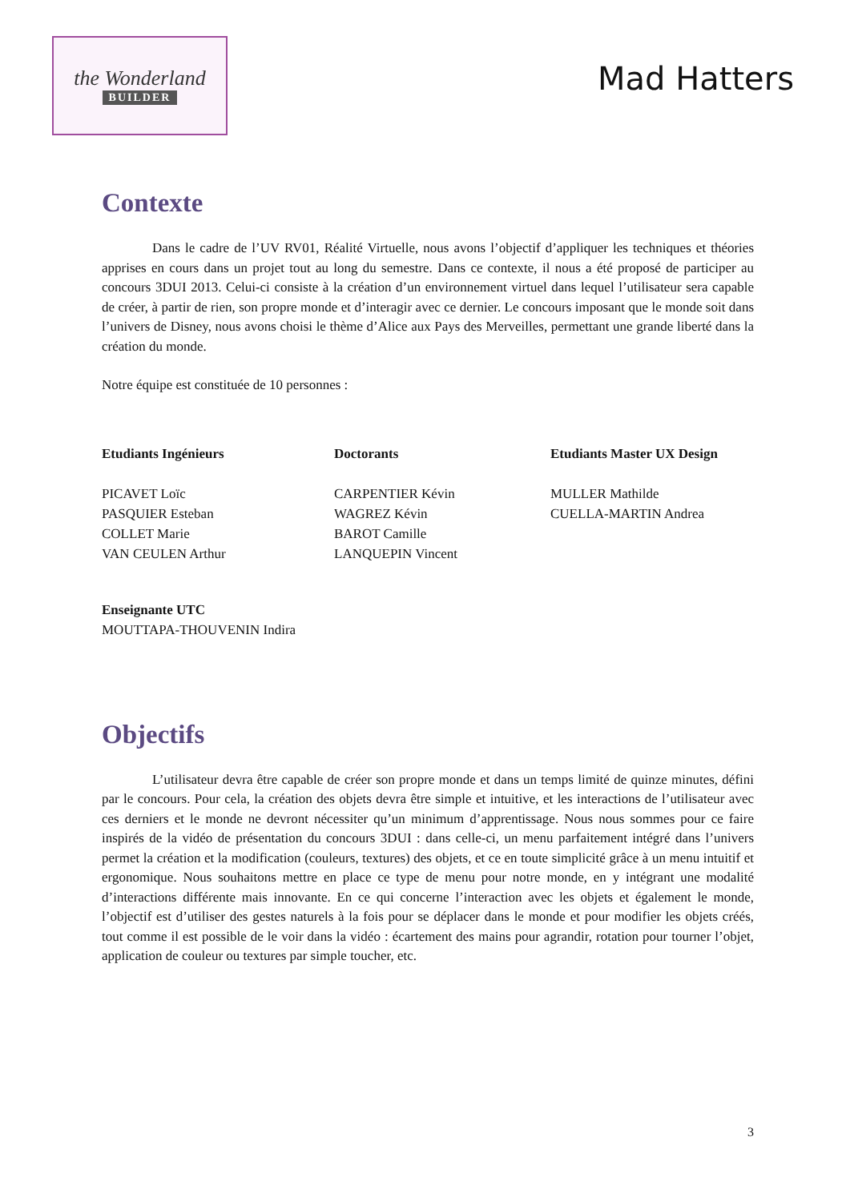the Wonderland
BUILDER
Mad Hatters
Contexte
Dans le cadre de l’UV RV01, Réalité Virtuelle, nous avons l’objectif d’appliquer les techniques et théories apprises en cours dans un projet tout au long du semestre. Dans ce contexte, il nous a été proposé de participer au concours 3DUI 2013. Celui-ci consiste à la création d’un environnement virtuel dans lequel l’utilisateur sera capable de créer, à partir de rien, son propre monde et d’interagir avec ce dernier. Le concours imposant que le monde soit dans l’univers de Disney, nous avons choisi le thème d’Alice aux Pays des Merveilles, permettant une grande liberté dans la création du monde.
Notre équipe est constituée de 10 personnes :
Etudiants Ingénieurs
PICAVET Loïc
PASQUIER Esteban
COLLET Marie
VAN CEULEN Arthur
Doctorants
CARPENTIER Kévin
WAGREZ Kévin
BAROT Camille
LANQUEPIN Vincent
Etudiants Master UX Design
MULLER Mathilde
CUELLA-MARTIN Andrea
Enseignante UTC
MOUTTAPA-THOUVENIN Indira
Objectifs
L’utilisateur devra être capable de créer son propre monde et dans un temps limité de quinze minutes, défini par le concours. Pour cela, la création des objets devra être simple et intuitive, et les interactions de l’utilisateur avec ces derniers et le monde ne devront nécessiter qu’un minimum d’apprentissage. Nous nous sommes pour ce faire inspirés de la vidéo de présentation du concours 3DUI : dans celle-ci, un menu parfaitement intégré dans l’univers permet la création et la modification (couleurs, textures) des objets, et ce en toute simplicité grâce à un menu intuitif et ergonomique. Nous souhaitons mettre en place ce type de menu pour notre monde, en y intégrant une modalité d’interactions différente mais innovante. En ce qui concerne l’interaction avec les objets et également le monde, l’objectif est d’utiliser des gestes naturels à la fois pour se déplacer dans le monde et pour modifier les objets créés, tout comme il est possible de le voir dans la vidéo : écartement des mains pour agrandir, rotation pour tourner l’objet, application de couleur ou textures par simple toucher, etc.
3